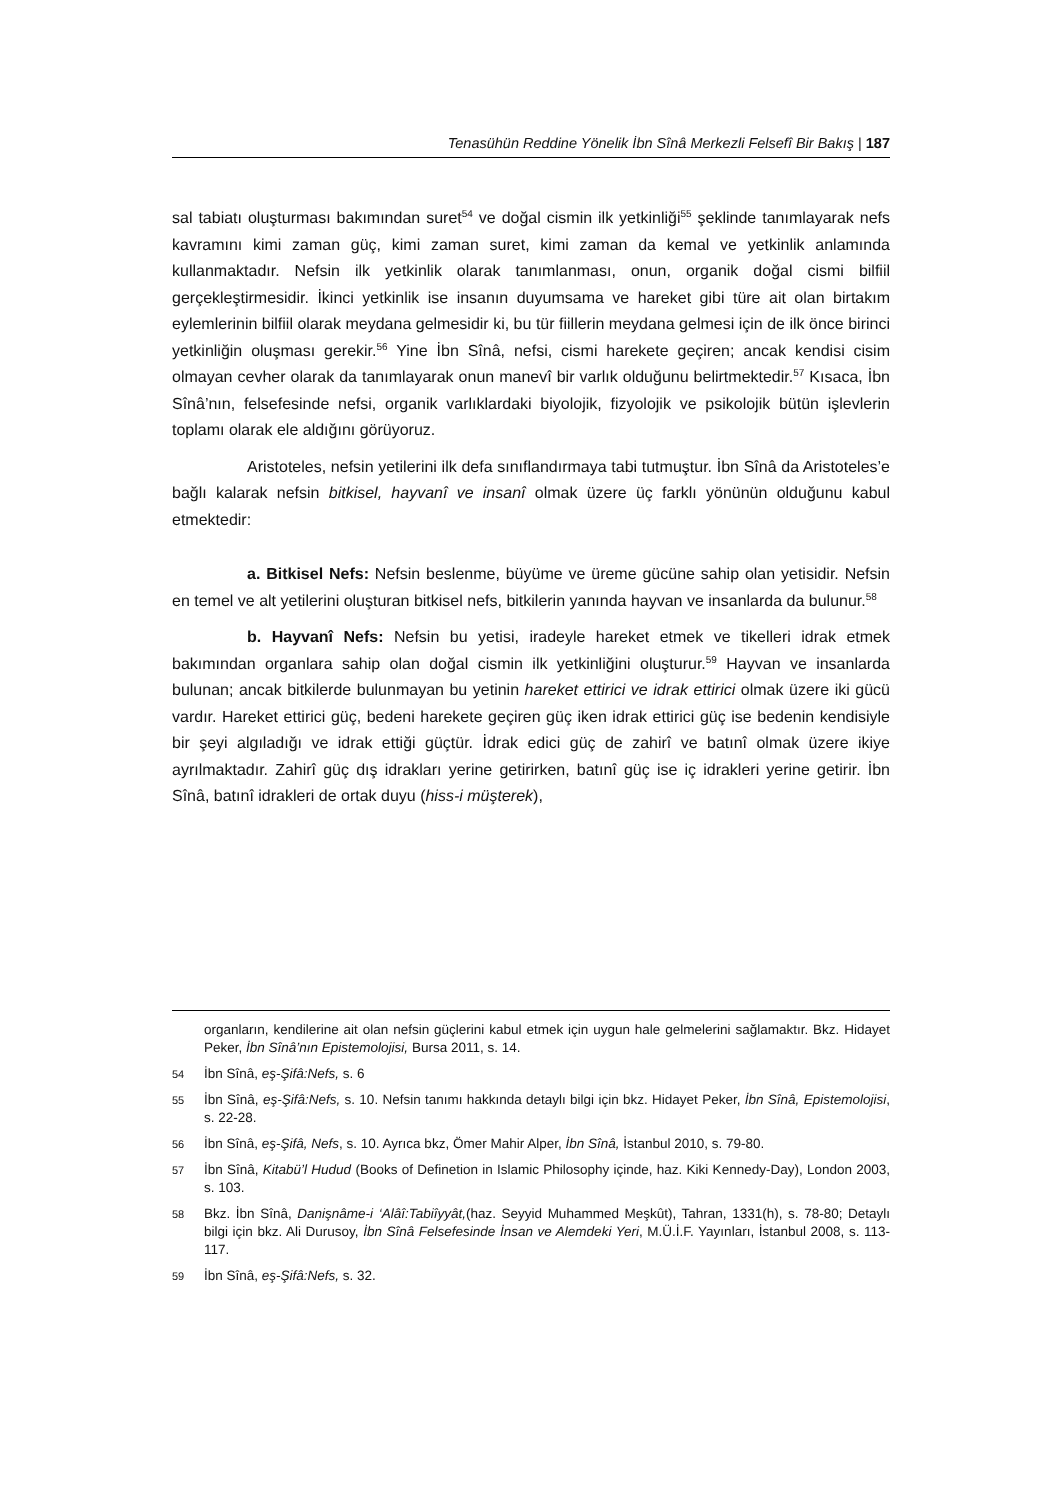Tenasühün Reddine Yönelik İbn Sînâ Merkezli Felsefî Bir Bakış | 187
sal tabiatı oluşturması bakımından suret<sup>54</sup> ve doğal cismin ilk yetkinliği<sup>55</sup> şeklinde tanımlayarak nefs kavramını kimi zaman güç, kimi zaman suret, kimi zaman da kemal ve yetkinlik anlamında kullanmaktadır. Nefsin ilk yetkinlik olarak tanımlanması, onun, organik doğal cismi bilfiil gerçekleştirmesidir. İkinci yetkinlik ise insanın duyumsama ve hareket gibi türe ait olan birtakım eylemlerinin bilfiil olarak meydana gelmesidir ki, bu tür fiillerin meydana gelmesi için de ilk önce birinci yetkinliğin oluşması gerekir.<sup>56</sup> Yine İbn Sînâ, nefsi, cismi harekete geçiren; ancak kendisi cisim olmayan cevher olarak da tanımlayarak onun manevî bir varlık olduğunu belirtmektedir.<sup>57</sup> Kısaca, İbn Sînâ’nın, felsefesinde nefsi, organik varlıklardaki biyolojik, fizyolojik ve psikolojik bütün işlevlerin toplamı olarak ele aldığını görüyoruz.
Aristoteles, nefsin yetilerini ilk defa sınıflandırmaya tabi tutmuştur. İbn Sînâ da Aristoteles’e bağlı kalarak nefsin bitkisel, hayvanî ve insanî olmak üzere üç farklı yönünün olduğunu kabul etmektedir:
a. Bitkisel Nefs: Nefsin beslenme, büyüme ve üreme gücüne sahip olan yetisidir. Nefsin en temel ve alt yetilerini oluşturan bitkisel nefs, bitkilerin yanında hayvan ve insanlarda da bulunur.<sup>58</sup>
b. Hayvanî Nefs: Nefsin bu yetisi, iradeyle hareket etmek ve tikelleri idrak etmek bakımından organlara sahip olan doğal cismin ilk yetkinliğini oluşturur.<sup>59</sup> Hayvan ve insanlarda bulunan; ancak bitkilerde bulunmayan bu yetinin hareket ettirici ve idrak ettirici olmak üzere iki gücü vardır. Hareket ettirici güç, bedeni harekete geçiren güç iken idrak ettirici güç ise bedenin kendisiyle bir şeyi algıladığı ve idrak ettiği güçtür. İdrak edici güç de zahirî ve batınî olmak üzere ikiye ayrılmaktadır. Zahirî güç dış idrakları yerine getirirken, batınî güç ise iç idrakleri yerine getirir. İbn Sînâ, batınî idrakleri de ortak duyu (hiss-i müşterek),
organların, kendilerine ait olan nefsin güçlerini kabul etmek için uygun hale gelmelerini sağlamaktır. Bkz. Hidayet Peker, İbn Sînâ’nın Epistemolojisi, Bursa 2011, s. 14.
54 İbn Sînâ, eş-Şifâ:Nefs, s. 6
55 İbn Sînâ, eş-Şifâ:Nefs, s. 10. Nefsin tanımı hakkında detaylı bilgi için bkz. Hidayet Peker, İbn Sînâ, Epistemolojisi, s. 22-28.
56 İbn Sînâ, eş-Şifâ, Nefs, s. 10. Ayrıca bkz, Ömer Mahir Alper, İbn Sînâ, İstanbul 2010, s. 79-80.
57 İbn Sînâ, Kitabü’l Hudud (Books of Definetion in Islamic Philosophy içinde, haz. Kiki Kennedy-Day), London 2003, s. 103.
58 Bkz. İbn Sînâ, Danişnâme-i ‘Alâî:Tabiîyyât,(haz. Seyyid Muhammed Meşkût), Tahran, 1331(h), s. 78-80; Detaylı bilgi için bkz. Ali Durusoy, İbn Sînâ Felsefesinde İnsan ve Alemdeki Yeri, M.Ü.İ.F. Yayınları, İstanbul 2008, s. 113-117.
59 İbn Sînâ, eş-Şifâ:Nefs, s. 32.